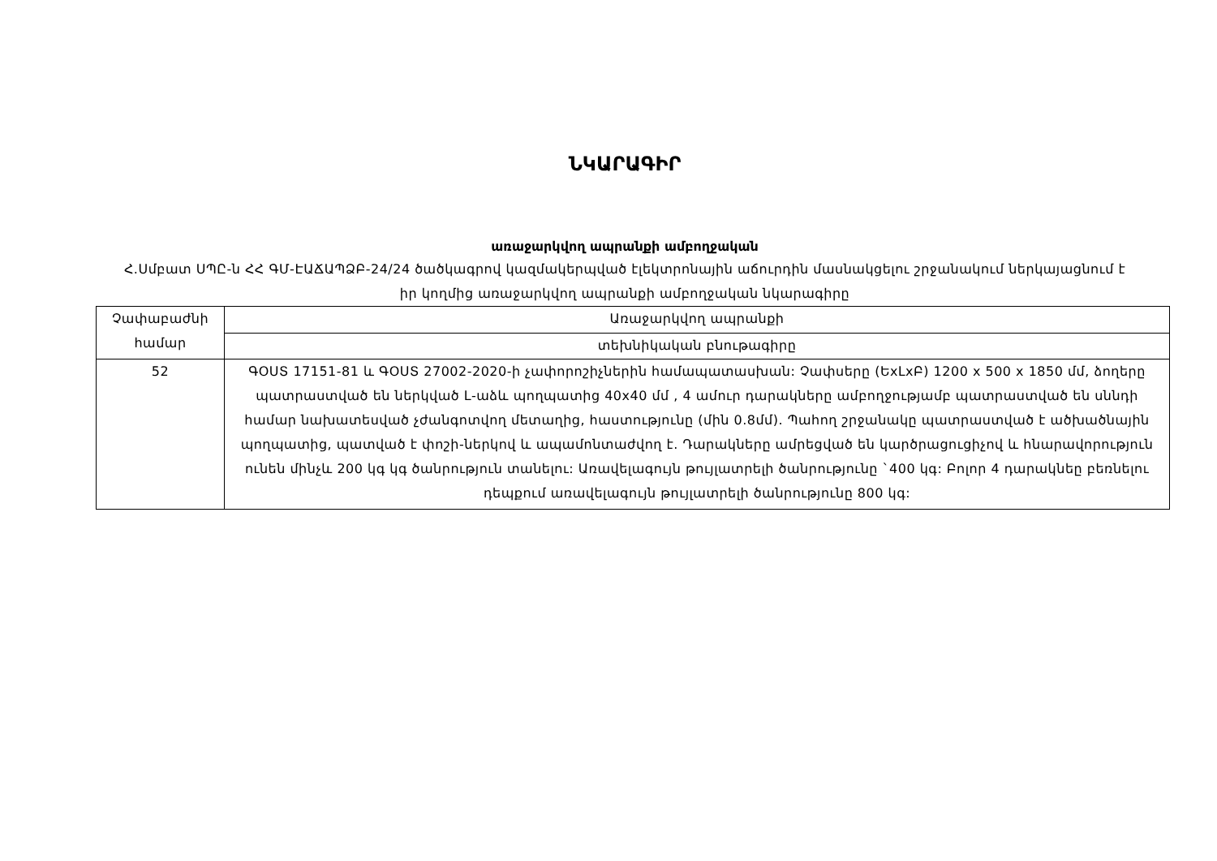ՆԿԱՐԱԳԻՐ
առաջարկվող ապրանքի ամբողջական
Հ.Սմբատ ՍՊԸ-ն ՀՀ ԳՄ-ԷԱՃԱՊՁԲ-24/24 ծածկագրով կազմակերպված էլեկտրոնային աճուրդին մասնակցելու շրջանակում ներկայացնում է իր կողմից առաջարկվող ապրանքի ամբողջական նկարագիրը
| Չափաբաժնի համար | Առաջարկվող ապրանքի |
| | տեխնիկական բնութագիրը |
| 52 | ԳՕՍՏ 17151-81 և ԳՕՍՏ 27002-2020-ի չափորոշիչներին համապատասխան: Չափսերը (ԵxԼxԲ) 1200 x 500 x 1850 մմ, ձողերը պատրաստված են ներկված L-աձև պողպատից 40x40 մմ , 4 ամուր դարակները ամբողջությամբ պատրաստված են սննդի համար նախատեսված չժանգոտվող մետաղից, հաստությունը (մին 0.8մմ). Պահող շրջանակը պատրաստված է ածխածնային պողպատից, պատված է փոշի-ներկով և ապամոնտաժվող է. Դարակները ամրեցված են կարծրացուցիչով և հնարավորություն ունեն մինչև 200 կգ կգ ծանրություն տանելու: Առավելագույն թույլատրելի ծանրությունը `400 կգ: Բոլոր 4 դարակնեը բեռնելու դեպքում առավելագույն թույլատրելի ծանրությունը 800 կգ: |